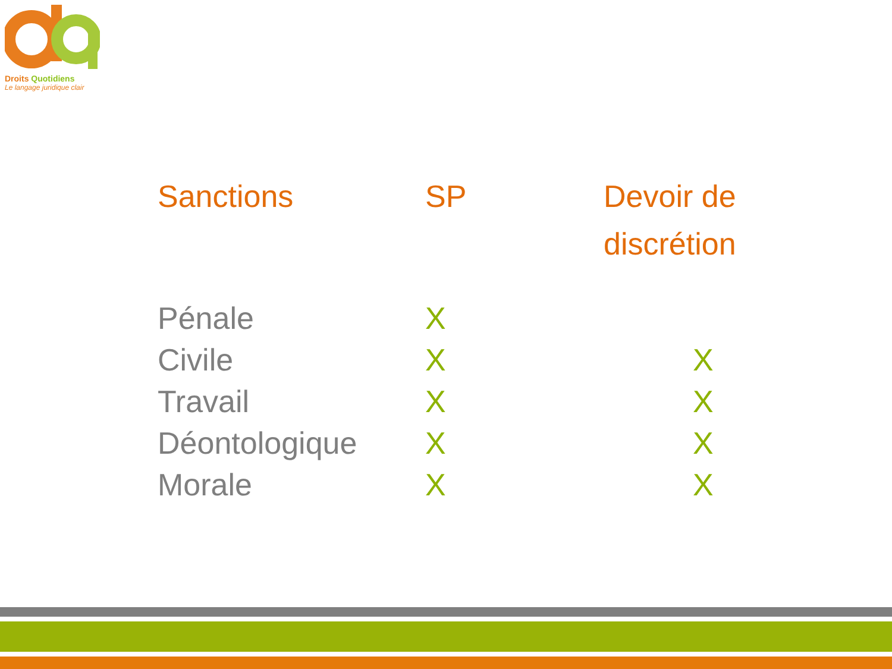Droits Quotidiens
Le langage juridique clair
| Sanctions | SP | Devoir de discrétion |
| --- | --- | --- |
| Pénale | X | |
| Civile | X | X |
| Travail | X | X |
| Déontologique | X | X |
| Morale | X | X |